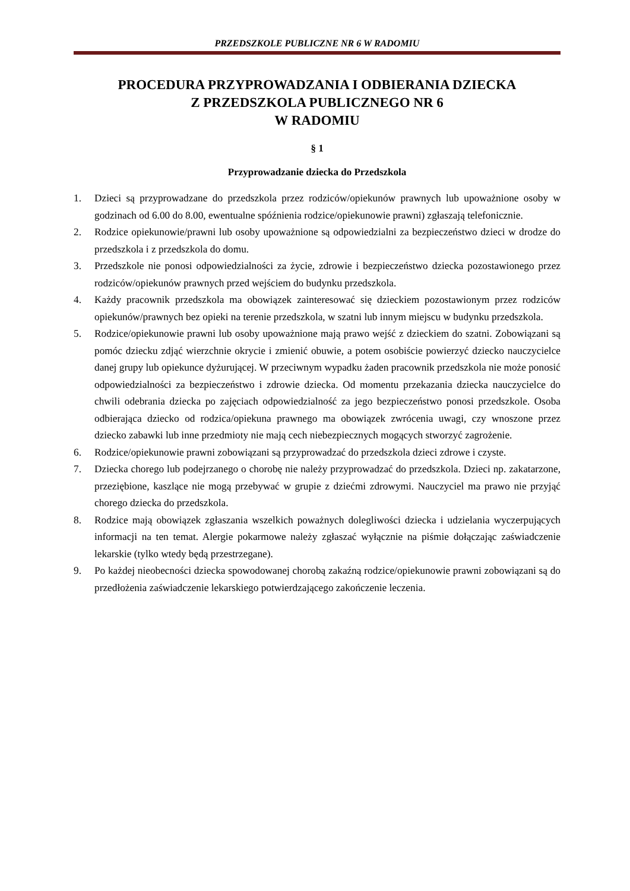PRZEDSZKOLE PUBLICZNE NR 6 W RADOMIU
PROCEDURA PRZYPROWADZANIA I ODBIERANIA DZIECKA
Z PRZEDSZKOLA PUBLICZNEGO NR 6
W RADOMIU
§ 1
Przyprowadzanie dziecka do Przedszkola
1. Dzieci są przyprowadzane do przedszkola przez rodziców/opiekunów prawnych lub upoważnione osoby w godzinach od 6.00 do 8.00, ewentualne spóźnienia rodzice/opiekunowie prawni) zgłaszają telefonicznie.
2. Rodzice opiekunowie/prawni lub osoby upoważnione są odpowiedzialni za bezpieczeństwo dzieci w drodze do przedszkola i z przedszkola do domu.
3. Przedszkole nie ponosi odpowiedzialności za życie, zdrowie i bezpieczeństwo dziecka pozostawionego przez rodziców/opiekunów prawnych przed wejściem do budynku przedszkola.
4. Każdy pracownik przedszkola ma obowiązek zainteresować się dzieckiem pozostawionym przez rodziców opiekunów/prawnych bez opieki na terenie przedszkola, w szatni lub innym miejscu w budynku przedszkola.
5. Rodzice/opiekunowie prawni lub osoby upoważnione mają prawo wejść z dzieckiem do szatni. Zobowiązani są pomóc dziecku zdjąć wierzchnie okrycie i zmienić obuwie, a potem osobiście powierzyć dziecko nauczycielce danej grupy lub opiekunce dyżurującej. W przeciwnym wypadku żaden pracownik przedszkola nie może ponosić odpowiedzialności za bezpieczeństwo i zdrowie dziecka. Od momentu przekazania dziecka nauczycielce do chwili odebrania dziecka po zajęciach odpowiedzialność za jego bezpieczeństwo ponosi przedszkole. Osoba odbierająca dziecko od rodzica/opiekuna prawnego ma obowiązek zwrócenia uwagi, czy wnoszone przez dziecko zabawki lub inne przedmioty nie mają cech niebezpiecznych mogących stworzyć zagrożenie.
6. Rodzice/opiekunowie prawni zobowiązani są przyprowadzać do przedszkola dzieci zdrowe i czyste.
7. Dziecka chorego lub podejrzanego o chorobę nie należy przyprowadzać do przedszkola. Dzieci np. zakatarzone, przeziębione, kaszlące nie mogą przebywać w grupie z dziećmi zdrowymi. Nauczyciel ma prawo nie przyjąć chorego dziecka do przedszkola.
8. Rodzice mają obowiązek zgłaszania wszelkich poważnych dolegliwości dziecka i udzielania wyczerpujących informacji na ten temat. Alergie pokarmowe należy zgłaszać wyłącznie na piśmie dołączając zaświadczenie lekarskie (tylko wtedy będą przestrzegane).
9. Po każdej nieobecności dziecka spowodowanej chorobą zakaźną rodzice/opiekunowie prawni zobowiązani są do przedłożenia zaświadczenie lekarskiego potwierdzającego zakończenie leczenia.